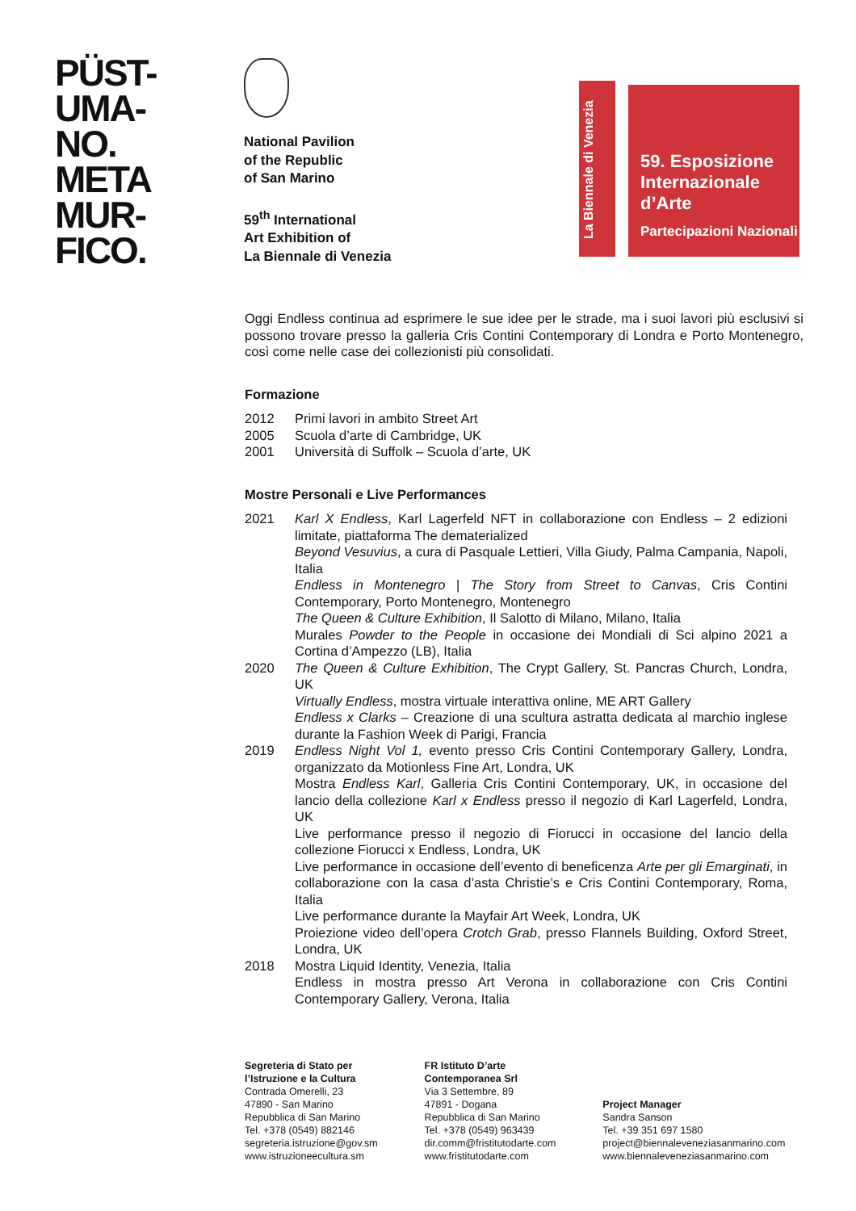PÜST-
UMA-
NO.
META
MUR-
FICO.
National Pavilion
of the Republic
of San Marino
59<sup>th</sup> International
Art Exhibition of
La Biennale di Venezia
La Biennale di Venezia
59. Esposizione
Internazionale
d’Arte
Partecipazioni Nazionali
Oggi Endless continua ad esprimere le sue idee per le strade, ma i suoi lavori più esclusivi si possono trovare presso la galleria Cris Contini Contemporary di Londra e Porto Montenegro, così come nelle case dei collezionisti più consolidati.
Formazione
2012 Primi lavori in ambito Street Art
2005 Scuola d’arte di Cambridge, UK
2001 Università di Suffolk – Scuola d’arte, UK
Mostre Personali e Live Performances
2021 Karl X Endless, Karl Lagerfeld NFT in collaborazione con Endless – 2 edizioni limitate, piattaforma The dematerialized
Beyond Vesuvius, a cura di Pasquale Lettieri, Villa Giudy, Palma Campania, Napoli, Italia
Endless in Montenegro | The Story from Street to Canvas, Cris Contini Contemporary, Porto Montenegro, Montenegro
The Queen & Culture Exhibition, Il Salotto di Milano, Milano, Italia
Murales Powder to the People in occasione dei Mondiali di Sci alpino 2021 a Cortina d’Ampezzo (LB), Italia
2020 The Queen & Culture Exhibition, The Crypt Gallery, St. Pancras Church, Londra, UK
Virtually Endless, mostra virtuale interattiva online, ME ART Gallery
Endless x Clarks – Creazione di una scultura astratta dedicata al marchio inglese durante la Fashion Week di Parigi, Francia
2019 Endless Night Vol 1, evento presso Cris Contini Contemporary Gallery, Londra, organizzato da Motionless Fine Art, Londra, UK
Mostra Endless Karl, Galleria Cris Contini Contemporary, UK, in occasione del lancio della collezione Karl x Endless presso il negozio di Karl Lagerfeld, Londra, UK
Live performance presso il negozio di Fiorucci in occasione del lancio della collezione Fiorucci x Endless, Londra, UK
Live performance in occasione dell’evento di beneficenza Arte per gli Emarginati, in collaborazione con la casa d’asta Christie’s e Cris Contini Contemporary, Roma, Italia
Live performance durante la Mayfair Art Week, Londra, UK
Proiezione video dell’opera Crotch Grab, presso Flannels Building, Oxford Street, Londra, UK
2018 Mostra Liquid Identity, Venezia, Italia
Endless in mostra presso Art Verona in collaborazione con Cris Contini Contemporary Gallery, Verona, Italia
Segreteria di Stato per
l’Istruzione e la Cultura
Contrada Omerelli, 23
47890 - San Marino
Repubblica di San Marino
Tel. +378 (0549) 882146
segreteria.istruzione@gov.sm
www.istruzioneecultura.sm
FR Istituto D’arte
Contemporanea Srl
Via 3 Settembre, 89
47891 - Dogana
Repubblica di San Marino
Tel. +378 (0549) 963439
dir.comm@fristitutodarte.com
www.fristitutodarte.com
Project Manager
Sandra Sanson
Tel. +39 351 697 1580
project@biennaleveneziasanmarino.com
www.biennaleveneziasanmarino.com